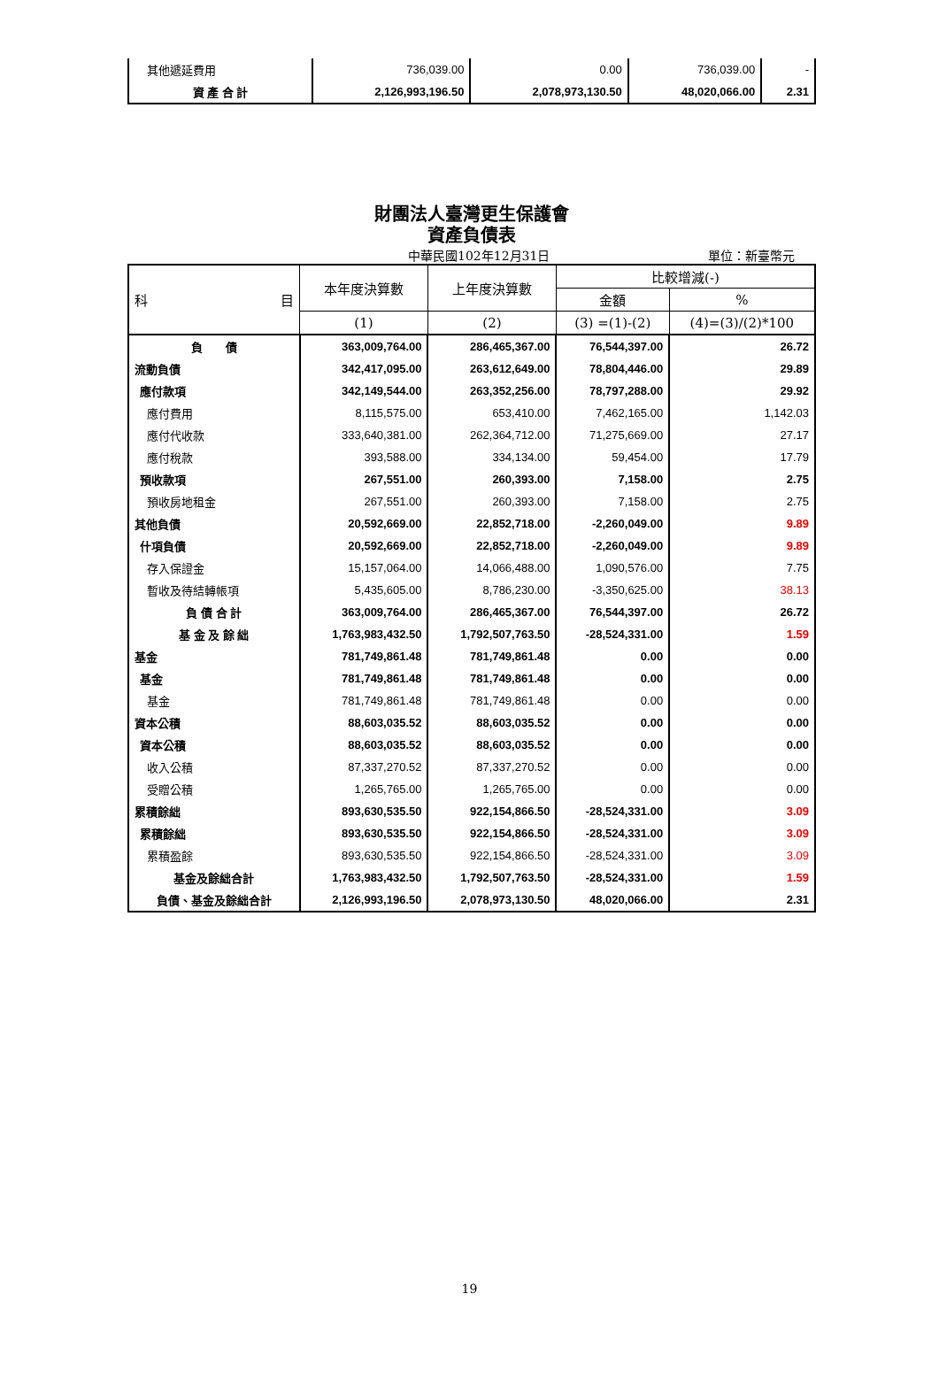| 其他遞延費用 | 736,039.00 | 0.00 | 736,039.00 | - |
| 資 產 合 計 | 2,126,993,196.50 | 2,078,973,130.50 | 48,020,066.00 | 2.31 |
財團法人臺灣更生保護會
資產負債表
中華民國102年12月31日 單位：新臺幣元
| 科 目 | 本年度決算數 | 上年度決算數 | 比較增減(-) | |
| --- | --- | --- | --- | --- |
| | | | 金額 | % |
| | (1) | (2) | (3) =(1)-(2) | (4)=(3)/(2)*100 |
| 負 債 | 363,009,764.00 | 286,465,367.00 | 76,544,397.00 | 26.72 |
| 流動負債 | 342,417,095.00 | 263,612,649.00 | 78,804,446.00 | 29.89 |
| 應付款項 | 342,149,544.00 | 263,352,256.00 | 78,797,288.00 | 29.92 |
| 應付費用 | 8,115,575.00 | 653,410.00 | 7,462,165.00 | 1,142.03 |
| 應付代收款 | 333,640,381.00 | 262,364,712.00 | 71,275,669.00 | 27.17 |
| 應付稅款 | 393,588.00 | 334,134.00 | 59,454.00 | 17.79 |
| 預收款項 | 267,551.00 | 260,393.00 | 7,158.00 | 2.75 |
| 預收房地租金 | 267,551.00 | 260,393.00 | 7,158.00 | 2.75 |
| 其他負債 | 20,592,669.00 | 22,852,718.00 | -2,260,049.00 | 9.89 |
| 什項負債 | 20,592,669.00 | 22,852,718.00 | -2,260,049.00 | 9.89 |
| 存入保證金 | 15,157,064.00 | 14,066,488.00 | 1,090,576.00 | 7.75 |
| 暫收及待結轉帳項 | 5,435,605.00 | 8,786,230.00 | -3,350,625.00 | 38.13 |
| 負 債 合 計 | 363,009,764.00 | 286,465,367.00 | 76,544,397.00 | 26.72 |
| 基 金 及 餘 絀 | 1,763,983,432.50 | 1,792,507,763.50 | -28,524,331.00 | 1.59 |
| 基金 | 781,749,861.48 | 781,749,861.48 | 0.00 | 0.00 |
| 基金 | 781,749,861.48 | 781,749,861.48 | 0.00 | 0.00 |
| 基金 | 781,749,861.48 | 781,749,861.48 | 0.00 | 0.00 |
| 資本公積 | 88,603,035.52 | 88,603,035.52 | 0.00 | 0.00 |
| 資本公積 | 88,603,035.52 | 88,603,035.52 | 0.00 | 0.00 |
| 收入公積 | 87,337,270.52 | 87,337,270.52 | 0.00 | 0.00 |
| 受贈公積 | 1,265,765.00 | 1,265,765.00 | 0.00 | 0.00 |
| 累積餘絀 | 893,630,535.50 | 922,154,866.50 | -28,524,331.00 | 3.09 |
| 累積餘絀 | 893,630,535.50 | 922,154,866.50 | -28,524,331.00 | 3.09 |
| 累積盈餘 | 893,630,535.50 | 922,154,866.50 | -28,524,331.00 | 3.09 |
| 基金及餘絀合計 | 1,763,983,432.50 | 1,792,507,763.50 | -28,524,331.00 | 1.59 |
| 負債、基金及餘絀合計 | 2,126,993,196.50 | 2,078,973,130.50 | 48,020,066.00 | 2.31 |
19